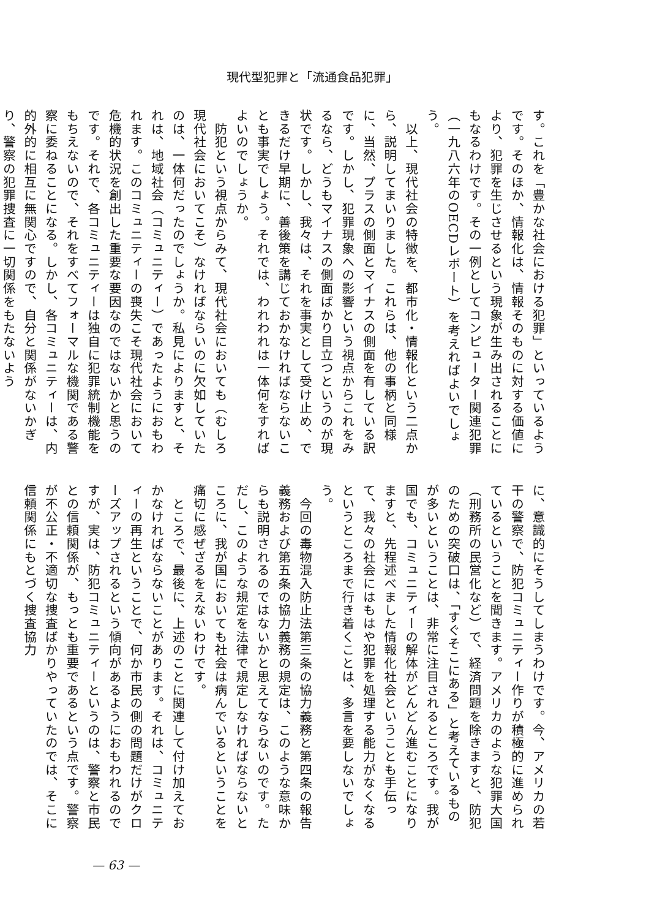現代型犯罪と「流通食品犯罪」
す。これを「豊かな社会における犯罪」といっているようです。そのほか、情報化は、情報そのものに対する価値により、犯罪を生じさせるという現象が生み出されることにもなるわけです。その一例としてコンピューター関連犯罪（一九八六年のOECDレポート）を考えればよいでしょう。
　以上、現代社会の特徴を、都市化・情報化という二点から、説明してまいりました。これらは、他の事柄と同様に、当然、プラスの側面とマイナスの側面を有している訳です。しかし、犯罪現象への影響という視点からこれをみるなら、どうもマイナスの側面ばかり目立つというのが現状です。しかし、我々は、それを事実として受け止め、できるだけ早期に、善後策を講じておかなければならないことも事実でしょう。それでは、われわれは一体何をすればよいのでしょうか。
　防犯という視点からみて、現代社会においても（むしろ現代社会においてこそ）なければならいのに欠如していたのは、一体何だったのでしょうか。私見によりますと、それは、地域社会（コミュニティー）であったようにおもわれます。このコミュニティーの喪失こそ現代社会において危機的状況を創出した重要な要因なのではないかと思うのです。それで、各コミュニティーは独自に犯罪統制機能をもちえないので、それをすべてフォーマルな機関である警察に委ねることになる。しかし、各コミュニティーは、内的外的に相互に無関心ですので、自分と関係がないかぎり、警察の犯罪捜査に一切関係をもたないよう
に、意識的にそうしてしまうわけです。今、アメリカの若干の警察で、防犯コミュニティー作りが積極的に進められているということを聞きます。アメリカのような犯罪大国（刑務所の民営化など）で、経済問題を除きますと、防犯のための突破口は、「すぐそこにある」と考えているものが多いということは、非常に注目されるところです。我が国でも、コミュニティーの解体がどんどん進むことになりますと、先程述べました情報化社会ということも手伝って、我々の社会にはもはや犯罪を処理する能力がなくなるというところまで行き着くことは、多言を要しないでしょう。
　今回の毒物混入防止法第三条の協力義務と第四条の報告義務および第五条の協力義務の規定は、このような意味からも説明されるのではないかと思えてならないのです。ただし、このような規定を法律で規定しなければならないところに、我が国においても社会は病んでいるということを痛切に感ぜざるをえないわけです。
　ところで、最後に、上述のことに関連して付け加えておかなければならないことがあります。それは、コミュニティーの再生ということで、何か市民の側の問題だけがクローズアップされるという傾向があるようにおもわれるのですが、実は、防犯コミュニティーというのは、警察と市民との信頼関係が、もっとも重要であるという点です。警察が不公正・不適切な捜査ばかりやっていたのでは、そこに信頼関係にもとづく捜査協力
— 63 —